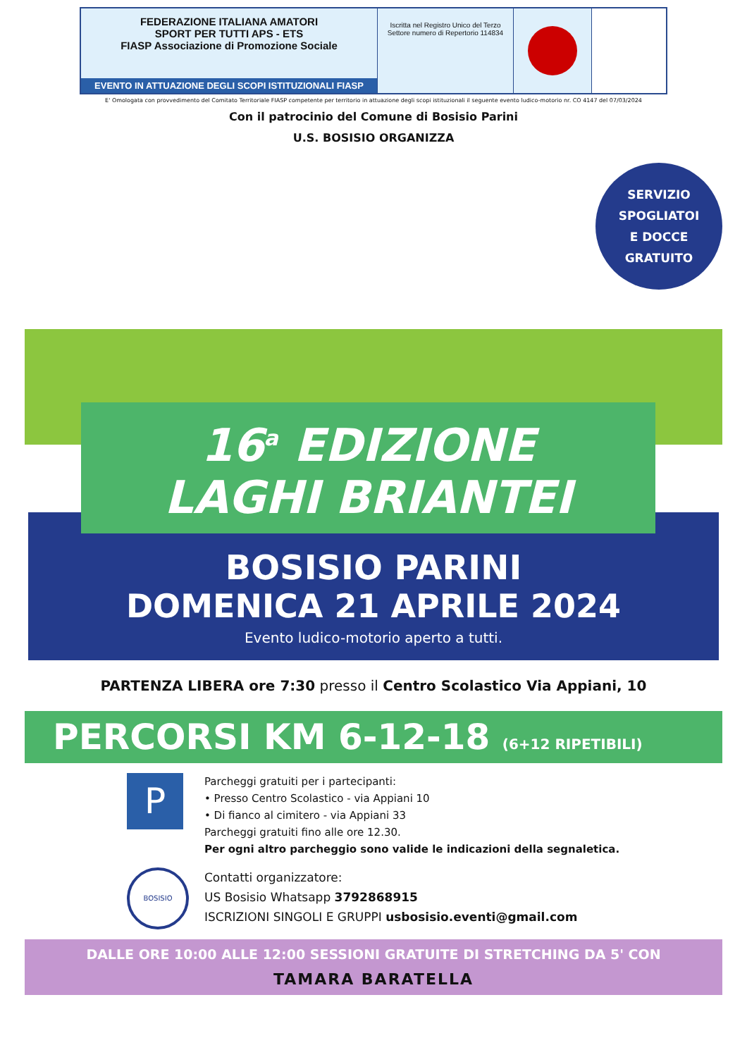FEDERAZIONE ITALIANA AMATORI
SPORT PER TUTTI APS - ETS
FIASP Associazione di Promozione Sociale
EVENTO IN ATTUAZIONE DEGLI SCOPI ISTITUZIONALI FIASP
Iscritta nel Registro Unico del Terzo Settore numero di Repertorio 114834
E' Omologata con provvedimento del Comitato Territoriale FIASP competente per territorio in attuazione degli scopi istituzionali il seguente evento ludico-motorio nr. CO 4147 del 07/03/2024
Con il patrocinio del Comune di Bosisio Parini
U.S. BOSISIO ORGANIZZA
SERVIZIO
SPOGLIATOI
E DOCCE
GRATUITO
16<sup>a</sup> EDIZIONE
LAGHI BRIANTEI
BOSISIO PARINI
DOMENICA 21 APRILE 2024
Evento ludico-motorio aperto a tutti.
PARTENZA LIBERA ore 7:30 presso il Centro Scolastico Via Appiani, 10
PERCORSI KM 6-12-18 (6+12 RIPETIBILI)
P
Parcheggi gratuiti per i partecipanti:
• Presso Centro Scolastico - via Appiani 10
• Di fianco al cimitero - via Appiani 33
Parcheggi gratuiti fino alle ore 12.30.
Per ogni altro parcheggio sono valide le indicazioni della segnaletica.
BOSISIO
Contatti organizzatore:
US Bosisio Whatsapp 3792868915
ISCRIZIONI SINGOLI E GRUPPI usbosisio.eventi@gmail.com
DALLE ORE 10:00 ALLE 12:00 SESSIONI GRATUITE DI STRETCHING DA 5' CON
TAMARA BARATELLA